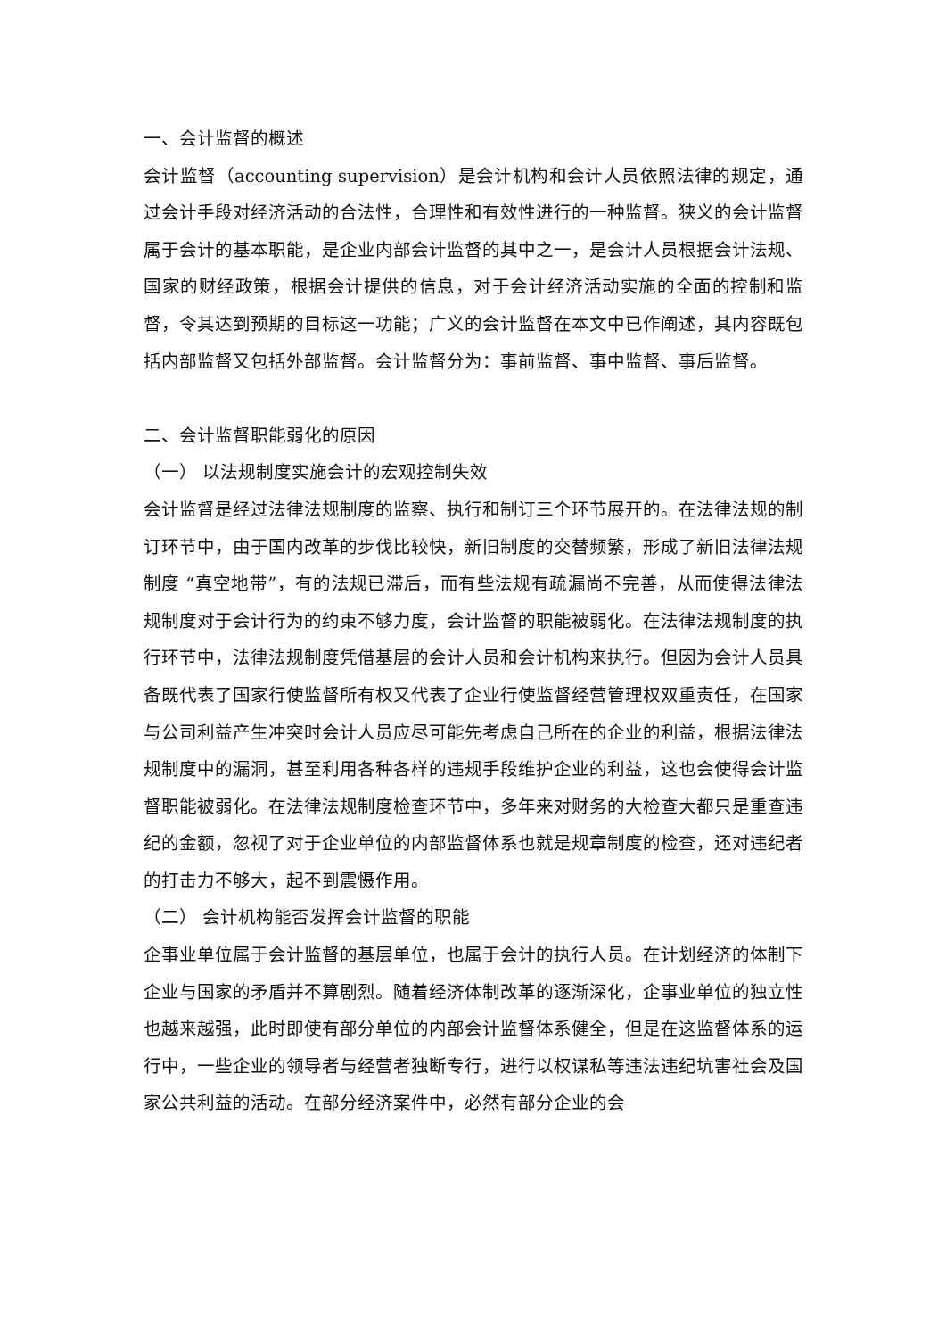一、会计监督的概述
会计监督（accounting supervision）是会计机构和会计人员依照法律的规定，通过会计手段对经济活动的合法性，合理性和有效性进行的一种监督。狭义的会计监督属于会计的基本职能，是企业内部会计监督的其中之一，是会计人员根据会计法规、国家的财经政策，根据会计提供的信息，对于会计经济活动实施的全面的控制和监督，令其达到预期的目标这一功能；广义的会计监督在本文中已作阐述，其内容既包括内部监督又包括外部监督。会计监督分为：事前监督、事中监督、事后监督。
二、会计监督职能弱化的原因
（一） 以法规制度实施会计的宏观控制失效
会计监督是经过法律法规制度的监察、执行和制订三个环节展开的。在法律法规的制订环节中，由于国内改革的步伐比较快，新旧制度的交替频繁，形成了新旧法律法规制度 “真空地带”，有的法规已滞后，而有些法规有疏漏尚不完善，从而使得法律法规制度对于会计行为的约束不够力度，会计监督的职能被弱化。在法律法规制度的执行环节中，法律法规制度凭借基层的会计人员和会计机构来执行。但因为会计人员具备既代表了国家行使监督所有权又代表了企业行使监督经营管理权双重责任，在国家与公司利益产生冲突时会计人员应尽可能先考虑自己所在的企业的利益，根据法律法规制度中的漏洞，甚至利用各种各样的违规手段维护企业的利益，这也会使得会计监督职能被弱化。在法律法规制度检查环节中，多年来对财务的大检查大都只是重查违纪的金额，忽视了对于企业单位的内部监督体系也就是规章制度的检查，还对违纪者的打击力不够大，起不到震慑作用。
（二） 会计机构能否发挥会计监督的职能
企事业单位属于会计监督的基层单位，也属于会计的执行人员。在计划经济的体制下企业与国家的矛盾并不算剧烈。随着经济体制改革的逐渐深化，企事业单位的独立性也越来越强，此时即使有部分单位的内部会计监督体系健全，但是在这监督体系的运行中，一些企业的领导者与经营者独断专行，进行以权谋私等违法违纪坑害社会及国家公共利益的活动。在部分经济案件中，必然有部分企业的会